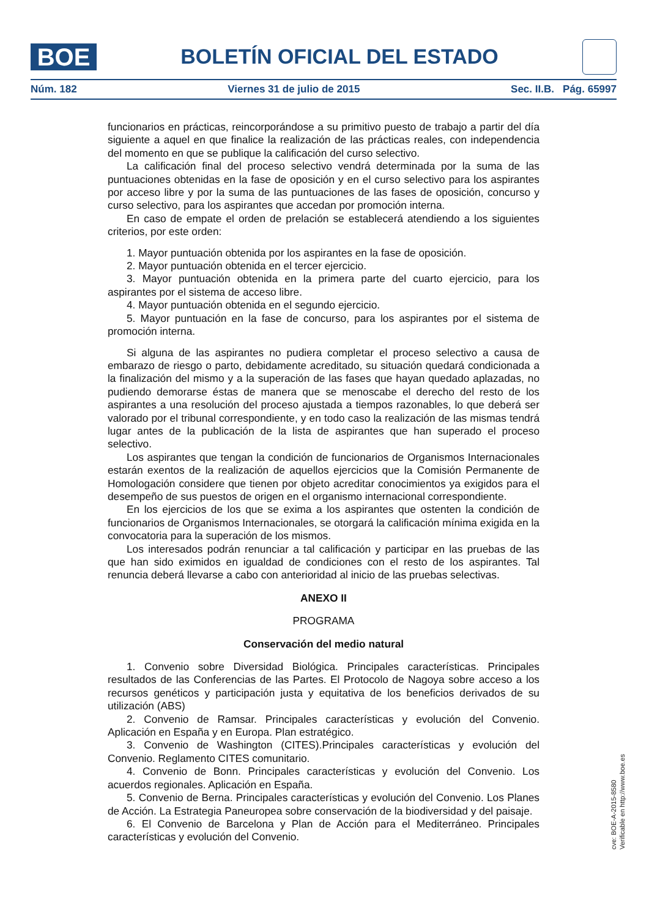BOE
BOLETÍN OFICIAL DEL ESTADO
Núm. 182 Viernes 31 de julio de 2015 Sec. II.B. Pág. 65997
funcionarios en prácticas, reincorporándose a su primitivo puesto de trabajo a partir del día siguiente a aquel en que finalice la realización de las prácticas reales, con independencia del momento en que se publique la calificación del curso selectivo.
La calificación final del proceso selectivo vendrá determinada por la suma de las puntuaciones obtenidas en la fase de oposición y en el curso selectivo para los aspirantes por acceso libre y por la suma de las puntuaciones de las fases de oposición, concurso y curso selectivo, para los aspirantes que accedan por promoción interna.
En caso de empate el orden de prelación se establecerá atendiendo a los siguientes criterios, por este orden:
1. Mayor puntuación obtenida por los aspirantes en la fase de oposición.
2. Mayor puntuación obtenida en el tercer ejercicio.
3. Mayor puntuación obtenida en la primera parte del cuarto ejercicio, para los aspirantes por el sistema de acceso libre.
4. Mayor puntuación obtenida en el segundo ejercicio.
5. Mayor puntuación en la fase de concurso, para los aspirantes por el sistema de promoción interna.
Si alguna de las aspirantes no pudiera completar el proceso selectivo a causa de embarazo de riesgo o parto, debidamente acreditado, su situación quedará condicionada a la finalización del mismo y a la superación de las fases que hayan quedado aplazadas, no pudiendo demorarse éstas de manera que se menoscabe el derecho del resto de los aspirantes a una resolución del proceso ajustada a tiempos razonables, lo que deberá ser valorado por el tribunal correspondiente, y en todo caso la realización de las mismas tendrá lugar antes de la publicación de la lista de aspirantes que han superado el proceso selectivo.
Los aspirantes que tengan la condición de funcionarios de Organismos Internacionales estarán exentos de la realización de aquellos ejercicios que la Comisión Permanente de Homologación considere que tienen por objeto acreditar conocimientos ya exigidos para el desempeño de sus puestos de origen en el organismo internacional correspondiente.
En los ejercicios de los que se exima a los aspirantes que ostenten la condición de funcionarios de Organismos Internacionales, se otorgará la calificación mínima exigida en la convocatoria para la superación de los mismos.
Los interesados podrán renunciar a tal calificación y participar en las pruebas de las que han sido eximidos en igualdad de condiciones con el resto de los aspirantes. Tal renuncia deberá llevarse a cabo con anterioridad al inicio de las pruebas selectivas.
ANEXO II
PROGRAMA
Conservación del medio natural
1. Convenio sobre Diversidad Biológica. Principales características. Principales resultados de las Conferencias de las Partes. El Protocolo de Nagoya sobre acceso a los recursos genéticos y participación justa y equitativa de los beneficios derivados de su utilización (ABS)
2. Convenio de Ramsar. Principales características y evolución del Convenio. Aplicación en España y en Europa. Plan estratégico.
3. Convenio de Washington (CITES).Principales características y evolución del Convenio. Reglamento CITES comunitario.
4. Convenio de Bonn. Principales características y evolución del Convenio. Los acuerdos regionales. Aplicación en España.
5. Convenio de Berna. Principales características y evolución del Convenio. Los Planes de Acción. La Estrategia Paneuropea sobre conservación de la biodiversidad y del paisaje.
6. El Convenio de Barcelona y Plan de Acción para el Mediterráneo. Principales características y evolución del Convenio.
cve: BOE-A-2015-8580
Verificable en http://www.boe.es